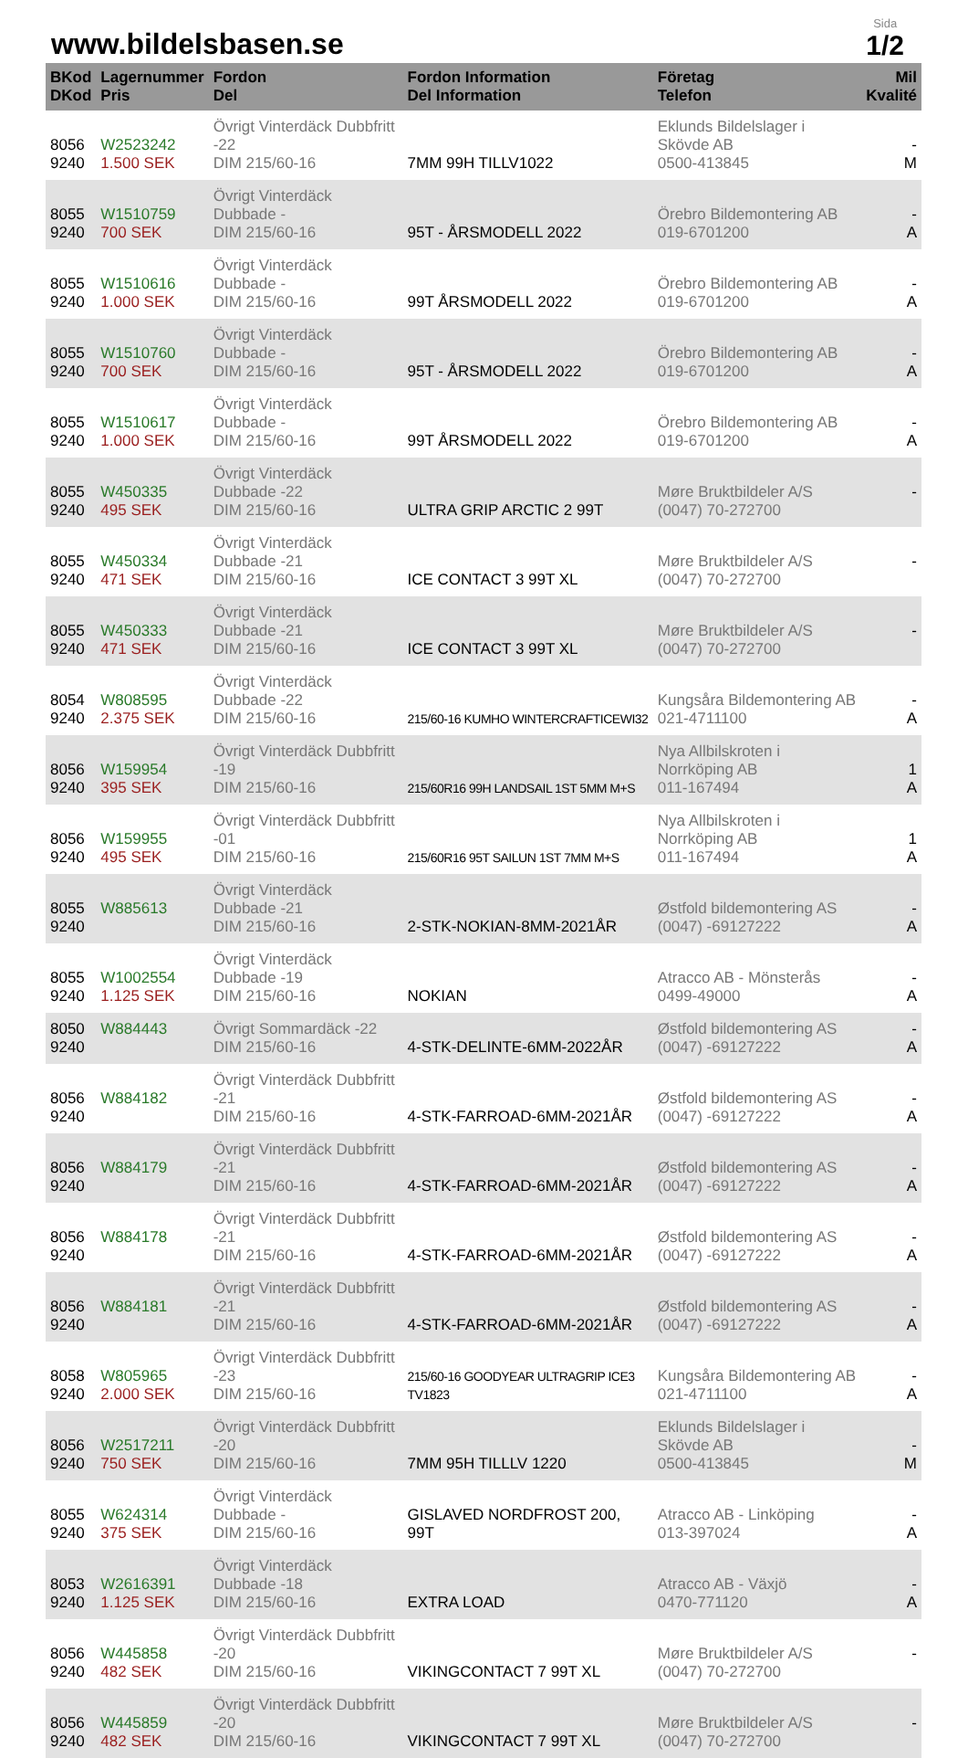www.bildelsbasen.se
Sida
1/2
| BKod DKod | Lagernummer Pris | Fordon Del | Fordon Information Del Information | Företag Telefon | Mil Kvalité |
| --- | --- | --- | --- | --- | --- |
| 8056 9240 | W2523242 1.500 SEK | Övrigt Vinterdäck Dubbfritt -22 DIM 215/60-16 | 7MM 99H TILLV1022 | Eklunds Bildelslager i Skövde AB 0500-413845 | - M |
| 8055 9240 | W1510759 700 SEK | Övrigt Vinterdäck Dubbade - DIM 215/60-16 | 95T - ÅRSMODELL 2022 | Örebro Bildemontering AB 019-6701200 | - A |
| 8055 9240 | W1510616 1.000 SEK | Övrigt Vinterdäck Dubbade - DIM 215/60-16 | 99T ÅRSMODELL 2022 | Örebro Bildemontering AB 019-6701200 | - A |
| 8055 9240 | W1510760 700 SEK | Övrigt Vinterdäck Dubbade - DIM 215/60-16 | 95T - ÅRSMODELL 2022 | Örebro Bildemontering AB 019-6701200 | - A |
| 8055 9240 | W1510617 1.000 SEK | Övrigt Vinterdäck Dubbade - DIM 215/60-16 | 99T ÅRSMODELL 2022 | Örebro Bildemontering AB 019-6701200 | - A |
| 8055 9240 | W450335 495 SEK | Övrigt Vinterdäck Dubbade -22 DIM 215/60-16 | ULTRA GRIP ARCTIC 2 99T | Møre Bruktbildeler A/S (0047) 70-272700 | - |
| 8055 9240 | W450334 471 SEK | Övrigt Vinterdäck Dubbade -21 DIM 215/60-16 | ICE CONTACT 3 99T XL | Møre Bruktbildeler A/S (0047) 70-272700 | - |
| 8055 9240 | W450333 471 SEK | Övrigt Vinterdäck Dubbade -21 DIM 215/60-16 | ICE CONTACT 3 99T XL | Møre Bruktbildeler A/S (0047) 70-272700 | - |
| 8054 9240 | W808595 2.375 SEK | Övrigt Vinterdäck Dubbade -22 DIM 215/60-16 | 215/60-16 KUMHO WINTERCRAFTICEWI32 | Kungsåra Bildemontering AB 021-4711100 | - A |
| 8056 9240 | W159954 395 SEK | Övrigt Vinterdäck Dubbfritt -19 DIM 215/60-16 | 215/60R16 99H LANDSAIL 1ST 5MM M+S | Nya Allbilskroten i Norrköping AB 011-167494 | 1 A |
| 8056 9240 | W159955 495 SEK | Övrigt Vinterdäck Dubbfritt -01 DIM 215/60-16 | 215/60R16 95T SAILUN 1ST 7MM M+S | Nya Allbilskroten i Norrköping AB 011-167494 | 1 A |
| 8055 9240 | W885613 | Övrigt Vinterdäck Dubbade -21 DIM 215/60-16 | 2-STK-NOKIAN-8MM-2021ÅR | Østfold bildemontering AS (0047) -69127222 | - A |
| 8055 9240 | W1002554 1.125 SEK | Övrigt Vinterdäck Dubbade -19 DIM 215/60-16 | NOKIAN | Atracco AB - Mönsterås 0499-49000 | - A |
| 8050 9240 | W884443 | Övrigt Sommardäck -22 DIM 215/60-16 | 4-STK-DELINTE-6MM-2022ÅR | Østfold bildemontering AS (0047) -69127222 | - A |
| 8056 9240 | W884182 | Övrigt Vinterdäck Dubbfritt -21 DIM 215/60-16 | 4-STK-FARROAD-6MM-2021ÅR | Østfold bildemontering AS (0047) -69127222 | - A |
| 8056 9240 | W884179 | Övrigt Vinterdäck Dubbfritt -21 DIM 215/60-16 | 4-STK-FARROAD-6MM-2021ÅR | Østfold bildemontering AS (0047) -69127222 | - A |
| 8056 9240 | W884178 | Övrigt Vinterdäck Dubbfritt -21 DIM 215/60-16 | 4-STK-FARROAD-6MM-2021ÅR | Østfold bildemontering AS (0047) -69127222 | - A |
| 8056 9240 | W884181 | Övrigt Vinterdäck Dubbfritt -21 DIM 215/60-16 | 4-STK-FARROAD-6MM-2021ÅR | Østfold bildemontering AS (0047) -69127222 | - A |
| 8058 9240 | W805965 2.000 SEK | Övrigt Vinterdäck Dubbfritt -23 DIM 215/60-16 | 215/60-16 GOODYEAR ULTRAGRIP ICE3 TV1823 | Kungsåra Bildemontering AB 021-4711100 | - A |
| 8056 9240 | W2517211 750 SEK | Övrigt Vinterdäck Dubbfritt -20 DIM 215/60-16 | 7MM 95H TILLLV 1220 | Eklunds Bildelslager i Skövde AB 0500-413845 | - M |
| 8055 9240 | W624314 375 SEK | Övrigt Vinterdäck Dubbade - DIM 215/60-16 | GISLAVED NORDFROST 200, 99T | Atracco AB - Linköping 013-397024 | - A |
| 8053 9240 | W2616391 1.125 SEK | Övrigt Vinterdäck Dubbade -18 DIM 215/60-16 | EXTRA LOAD | Atracco AB - Växjö 0470-771120 | - A |
| 8056 9240 | W445858 482 SEK | Övrigt Vinterdäck Dubbfritt -20 DIM 215/60-16 | VIKINGCONTACT 7 99T XL | Møre Bruktbildeler A/S (0047) 70-272700 | - |
| 8056 9240 | W445859 482 SEK | Övrigt Vinterdäck Dubbfritt -20 DIM 215/60-16 | VIKINGCONTACT 7 99T XL | Møre Bruktbildeler A/S (0047) 70-272700 | - |